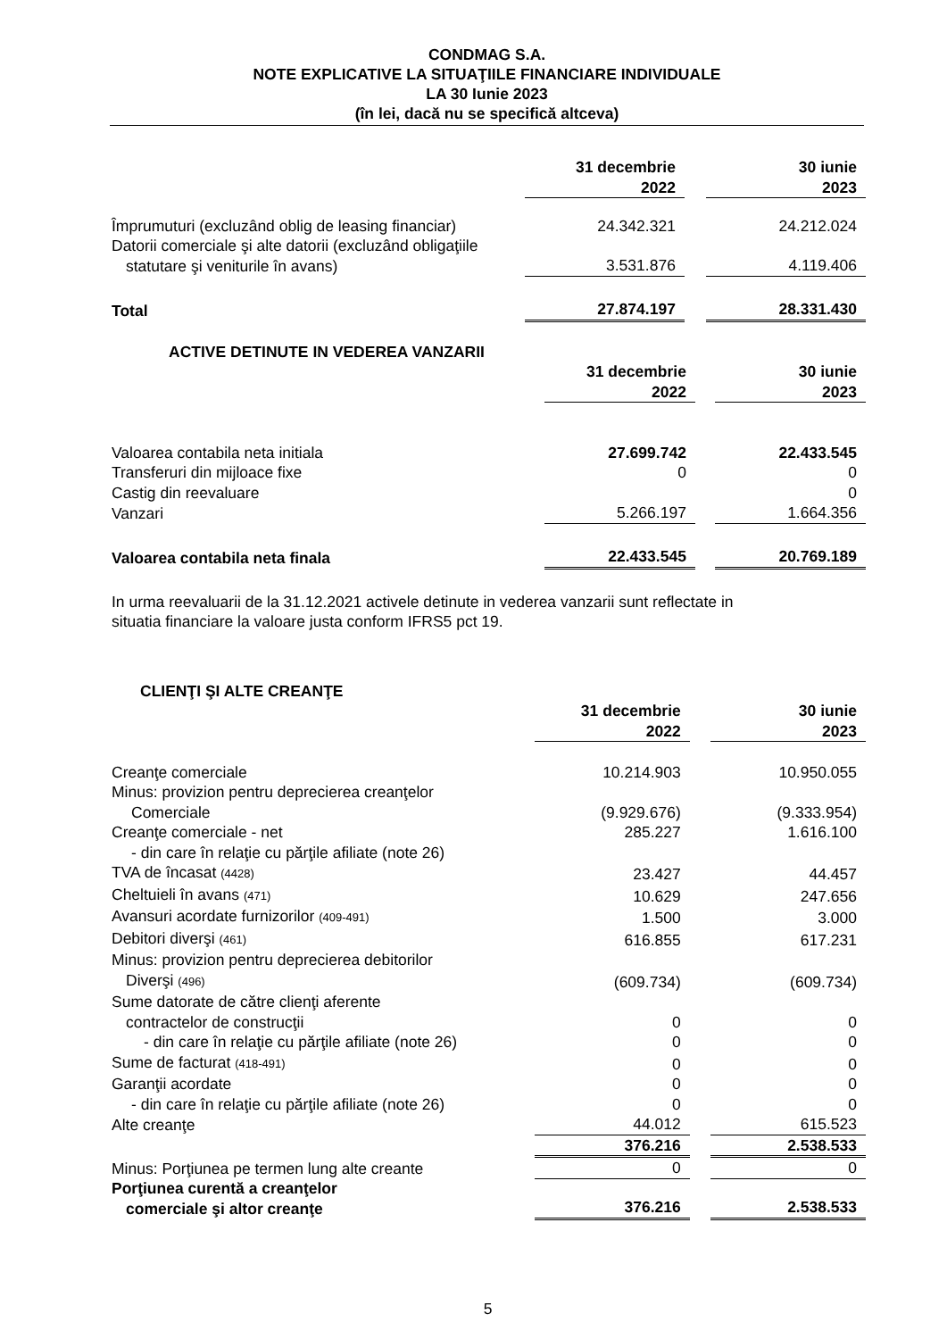CONDMAG S.A.
NOTE EXPLICATIVE LA SITUAŢIILE FINANCIARE INDIVIDUALE
LA 30 Iunie 2023
(în lei, dacă nu se specifică altceva)
| | 31 decembrie 2022 | | 30 iunie 2023 |
| Împrumuturi (excluzând oblig de leasing financiar) | 24.342.321 | | 24.212.024 |
| Datorii comerciale şi alte datorii (excluzând obligaţiile statutare şi veniturile în avans) | 3.531.876 | | 4.119.406 |
| Total | 27.874.197 | | 28.331.430 |
| ACTIVE DETINUTE IN VEDEREA VANZARII | | | |
| | 31 decembrie 2022 | | 30 iunie 2023 |
| Valoarea contabila neta initiala | 27.699.742 | | 22.433.545 |
| Transferuri din mijloace fixe | 0 | | 0 |
| Castig din reevaluare | | | 0 |
| Vanzari | 5.266.197 | | 1.664.356 |
| Valoarea contabila neta finala | 22.433.545 | | 20.769.189 |
In urma reevaluarii de la 31.12.2021 activele detinute in vederea vanzarii sunt reflectate in
situatia financiare la valoare justa conform IFRS5 pct 19.
| CLIENŢI ŞI ALTE CREANŢE | | | |
| | 31 decembrie 2022 | | 30 iunie 2023 |
| Creanţe comerciale | 10.214.903 | | 10.950.055 |
| Minus: provizion pentru deprecierea creanţelor Comerciale | (9.929.676) | | (9.333.954) |
| Creanţe comerciale - net | 285.227 | | 1.616.100 |
| - din care în relaţie cu părţile afiliate (note 26) | | | |
| TVA de încasat (4428) | 23.427 | | 44.457 |
| Cheltuieli în avans (471) | 10.629 | | 247.656 |
| Avansuri acordate furnizorilor (409-491) | 1.500 | | 3.000 |
| Debitori diverşi (461) | 616.855 | | 617.231 |
| Minus: provizion pentru deprecierea debitorilor Diverşi (496) | (609.734) | | (609.734) |
| Sume datorate de către clienţi aferente contractelor de construcţii | 0 | | 0 |
| - din care în relaţie cu părţile afiliate (note 26) | 0 | | 0 |
| Sume de facturat (418-491) | 0 | | 0 |
| Garanţii acordate | 0 | | 0 |
| - din care în relaţie cu părţile afiliate (note 26) | 0 | | 0 |
| Alte creanţe | 44.012 | | 615.523 |
| | 376.216 | | 2.538.533 |
| Minus: Porţiunea pe termen lung alte creante | 0 | | 0 |
| Porţiunea curentă a creanţelor comerciale şi altor creanţe | 376.216 | | 2.538.533 |
5